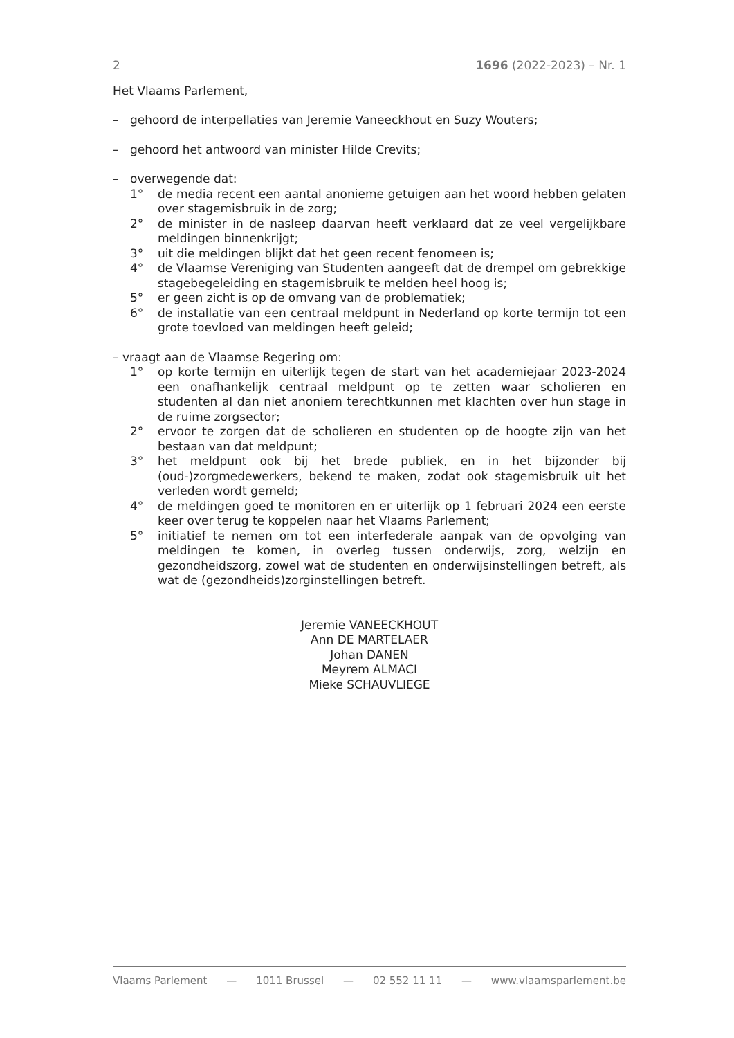2 1696 (2022-2023) – Nr. 1
Het Vlaams Parlement,
– gehoord de interpellaties van Jeremie Vaneeckhout en Suzy Wouters;
– gehoord het antwoord van minister Hilde Crevits;
– overwegende dat:
1° de media recent een aantal anonieme getuigen aan het woord hebben gelaten over stagemisbruik in de zorg;
2° de minister in de nasleep daarvan heeft verklaard dat ze veel vergelijkbare meldingen binnenkrijgt;
3° uit die meldingen blijkt dat het geen recent fenomeen is;
4° de Vlaamse Vereniging van Studenten aangeeft dat de drempel om gebrekkige stagebegeleiding en stagemisbruik te melden heel hoog is;
5° er geen zicht is op de omvang van de problematiek;
6° de installatie van een centraal meldpunt in Nederland op korte termijn tot een grote toevloed van meldingen heeft geleid;
– vraagt aan de Vlaamse Regering om:
1° op korte termijn en uiterlijk tegen de start van het academiejaar 2023-2024 een onafhankelijk centraal meldpunt op te zetten waar scholieren en studenten al dan niet anoniem terechtkunnen met klachten over hun stage in de ruime zorgsector;
2° ervoor te zorgen dat de scholieren en studenten op de hoogte zijn van het bestaan van dat meldpunt;
3° het meldpunt ook bij het brede publiek, en in het bijzonder bij (oud-)zorgmedewerkers, bekend te maken, zodat ook stagemisbruik uit het verleden wordt gemeld;
4° de meldingen goed te monitoren en er uiterlijk op 1 februari 2024 een eerste keer over terug te koppelen naar het Vlaams Parlement;
5° initiatief te nemen om tot een interfederale aanpak van de opvolging van meldingen te komen, in overleg tussen onderwijs, zorg, welzijn en gezondheidszorg, zowel wat de studenten en onderwijsinstellingen betreft, als wat de (gezondheids)zorginstellingen betreft.
Jeremie VANEECKHOUT
Ann DE MARTELAER
Johan DANEN
Meyrem ALMACI
Mieke SCHAUVLIEGE
Vlaams Parlement — 1011 Brussel — 02 552 11 11 — www.vlaamsparlement.be